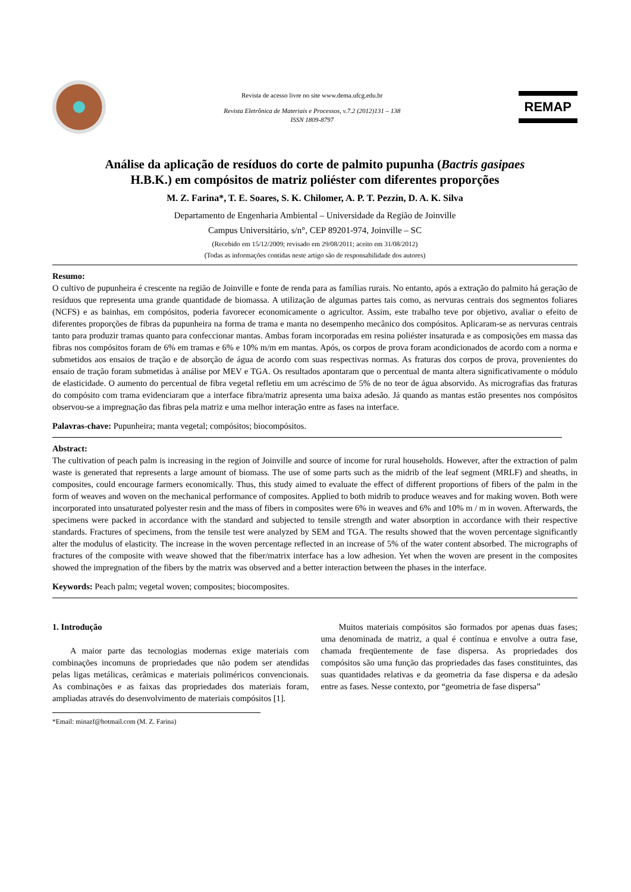Revista de acesso livre no site www.dema.ufcg.edu.br
Revista Eletrônica de Materiais e Processos, v.7.2 (2012)131 – 138
ISSN 1809-8797
REMAP
Análise da aplicação de resíduos do corte de palmito pupunha (Bactris gasipaes
H.B.K.) em compósitos de matriz poliéster com diferentes proporções
M. Z. Farina*, T. E. Soares, S. K. Chilomer, A. P. T. Pezzin, D. A. K. Silva
Departamento de Engenharia Ambiental – Universidade da Região de Joinville
Campus Universitário, s/n°, CEP 89201-974, Joinville – SC
(Recebido em 15/12/2009; revisado em 29/08/2011; aceito em 31/08/2012)
(Todas as informações contidas neste artigo são de responsabilidade dos autores)
Resumo:
O cultivo de pupunheira é crescente na região de Joinville e fonte de renda para as famílias rurais. No entanto, após a extração do palmito há geração de resíduos que representa uma grande quantidade de biomassa. A utilização de algumas partes tais como, as nervuras centrais dos segmentos foliares (NCFS) e as bainhas, em compósitos, poderia favorecer economicamente o agricultor. Assim, este trabalho teve por objetivo, avaliar o efeito de diferentes proporções de fibras da pupunheira na forma de trama e manta no desempenho mecânico dos compósitos. Aplicaram-se as nervuras centrais tanto para produzir tramas quanto para confeccionar mantas. Ambas foram incorporadas em resina poliéster insaturada e as composições em massa das fibras nos compósitos foram de 6% em tramas e 6% e 10% m/m em mantas. Após, os corpos de prova foram acondicionados de acordo com a norma e submetidos aos ensaios de tração e de absorção de água de acordo com suas respectivas normas. As fraturas dos corpos de prova, provenientes do ensaio de tração foram submetidas à análise por MEV e TGA. Os resultados apontaram que o percentual de manta altera significativamente o módulo de elasticidade. O aumento do percentual de fibra vegetal refletiu em um acréscimo de 5% de no teor de água absorvido. As micrografias das fraturas do compósito com trama evidenciaram que a interface fibra/matriz apresenta uma baixa adesão. Já quando as mantas estão presentes nos compósitos observou-se a impregnação das fibras pela matriz e uma melhor interação entre as fases na interface.
Palavras-chave: Pupunheira; manta vegetal; compósitos; biocompósitos.
Abstract:
The cultivation of peach palm is increasing in the region of Joinville and source of income for rural households. However, after the extraction of palm waste is generated that represents a large amount of biomass. The use of some parts such as the midrib of the leaf segment (MRLF) and sheaths, in composites, could encourage farmers economically. Thus, this study aimed to evaluate the effect of different proportions of fibers of the palm in the form of weaves and woven on the mechanical performance of composites. Applied to both midrib to produce weaves and for making woven. Both were incorporated into unsaturated polyester resin and the mass of fibers in composites were 6% in weaves and 6% and 10% m / m in woven. Afterwards, the specimens were packed in accordance with the standard and subjected to tensile strength and water absorption in accordance with their respective standards. Fractures of specimens, from the tensile test were analyzed by SEM and TGA. The results showed that the woven percentage significantly alter the modulus of elasticity. The increase in the woven percentage reflected in an increase of 5% of the water content absorbed. The micrographs of fractures of the composite with weave showed that the fiber/matrix interface has a low adhesion. Yet when the woven are present in the composites showed the impregnation of the fibers by the matrix was observed and a better interaction between the phases in the interface.
Keywords: Peach palm; vegetal woven; composites; biocomposites.
1. Introdução
A maior parte das tecnologias modernas exige materiais com combinações incomuns de propriedades que não podem ser atendidas pelas ligas metálicas, cerâmicas e materiais poliméricos convencionais. As combinações e as faixas das propriedades dos materiais foram, ampliadas através do desenvolvimento de materiais compósitos [1].
*Email: minazf@hotmail.com (M. Z. Farina)
Muitos materiais compósitos são formados por apenas duas fases; uma denominada de matriz, a qual é contínua e envolve a outra fase, chamada freqüentemente de fase dispersa. As propriedades dos compósitos são uma função das propriedades das fases constituintes, das suas quantidades relativas e da geometria da fase dispersa e da adesão entre as fases. Nesse contexto, por “geometria de fase dispersa”